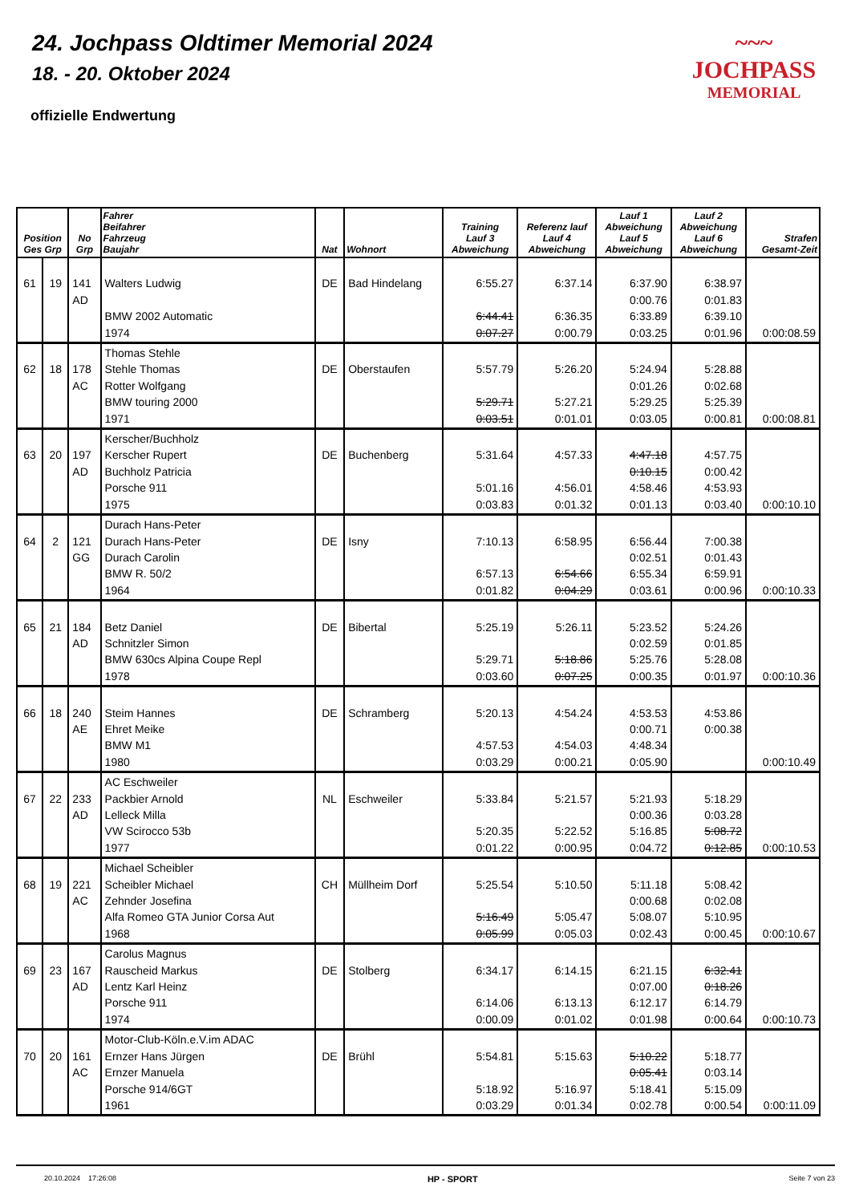24. Jochpass Oldtimer Memorial 2024
18. - 20. Oktober 2024
offizielle Endwertung
~~~
JOCHPASS
MEMORIAL
| Position Ges Grp | | No Grp | Fahrer Beifahrer Fahrzeug Baujahr | Nat | Wohnort | Training Lauf 3 Abweichung | Referenz lauf Lauf 4 Abweichung | Lauf 1 Abweichung Lauf 5 Abweichung | Lauf 2 Abweichung Lauf 6 Abweichung | Strafen Gesamt-Zeit |
| --- | --- | --- | --- | --- | --- | --- | --- | --- | --- | --- |
| 61 | 19 | 141 AD | Walters Ludwig BMW 2002 Automatic 1974 | DE | Bad Hindelang | 6:55.27 6:44.41 0:07.27 | 6:37.14 6:36.35 0:00.79 | 6:37.90 0:00.76 6:33.89 0:03.25 | 6:38.97 0:01.83 6:39.10 0:01.96 | 0:00:08.59 |
| 62 | 18 | 178 AC | Thomas Stehle Stehle Thomas Rotter Wolfgang BMW touring 2000 1971 | DE | Oberstaufen | 5:57.79 5:29.71 0:03.51 | 5:26.20 5:27.21 0:01.01 | 5:24.94 0:01.26 5:29.25 0:03.05 | 5:28.88 0:02.68 5:25.39 0:00.81 | 0:00:08.81 |
| 63 | 20 | 197 AD | Kerscher/Buchholz Kerscher Rupert Buchholz Patricia Porsche 911 1975 | DE | Buchenberg | 5:31.64 5:01.16 0:03.83 | 4:57.33 4:56.01 0:01.32 | 4:47.18 0:10.15 4:58.46 0:01.13 | 4:57.75 0:00.42 4:53.93 0:03.40 | 0:00:10.10 |
| 64 | 2 | 121 GG | Durach Hans-Peter Durach Hans-Peter Durach Carolin BMW R. 50/2 1964 | DE | Isny | 7:10.13 6:57.13 0:01.82 | 6:58.95 6:54.66 0:04.29 | 6:56.44 0:02.51 6:55.34 0:03.61 | 7:00.38 0:01.43 6:59.91 0:00.96 | 0:00:10.33 |
| 65 | 21 | 184 AD | Betz Daniel Schnitzler Simon BMW 630cs Alpina Coupe Repl 1978 | DE | Bibertal | 5:25.19 5:29.71 0:03.60 | 5:26.11 5:18.86 0:07.25 | 5:23.52 0:02.59 5:25.76 0:00.35 | 5:24.26 0:01.85 5:28.08 0:01.97 | 0:00:10.36 |
| 66 | 18 | 240 AE | Steim Hannes Ehret Meike BMW M1 1980 | DE | Schramberg | 5:20.13 4:57.53 0:03.29 | 4:54.24 4:54.03 0:00.21 | 4:53.53 0:00.71 4:48.34 0:05.90 | 4:53.86 0:00.38 | 0:00:10.49 |
| 67 | 22 | 233 AD | AC Eschweiler Packbier Arnold Lelleck Milla VW Scirocco 53b 1977 | NL | Eschweiler | 5:33.84 5:20.35 0:01.22 | 5:21.57 5:22.52 0:00.95 | 5:21.93 0:00.36 5:16.85 0:04.72 | 5:18.29 0:03.28 5:08.72 0:12.85 | 0:00:10.53 |
| 68 | 19 | 221 AC | Michael Scheibler Scheibler Michael Zehnder Josefina Alfa Romeo GTA Junior Corsa Aut 1968 | CH | Müllheim Dorf | 5:25.54 5:16.49 0:05.99 | 5:10.50 5:05.47 0:05.03 | 5:11.18 0:00.68 5:08.07 0:02.43 | 5:08.42 0:02.08 5:10.95 0:00.45 | 0:00:10.67 |
| 69 | 23 | 167 AD | Carolus Magnus Rauscheid Markus Lentz Karl Heinz Porsche 911 1974 | DE | Stolberg | 6:34.17 6:14.06 0:00.09 | 6:14.15 6:13.13 0:01.02 | 6:21.15 0:07.00 6:12.17 0:01.98 | 6:32.41 0:18.26 6:14.79 0:00.64 | 0:00:10.73 |
| 70 | 20 | 161 AC | Motor-Club-Köln.e.V.im ADAC Ernzer Hans Jürgen Ernzer Manuela Porsche 914/6GT 1961 | DE | Brühl | 5:54.81 5:18.92 0:03.29 | 5:15.63 5:16.97 0:01.34 | 5:10.22 0:05.41 5:18.41 0:02.78 | 5:18.77 0:03.14 5:15.09 0:00.54 | 0:00:11.09 |
20.10.2024 17:26:08 HP - SPORT Seite 7 von 23